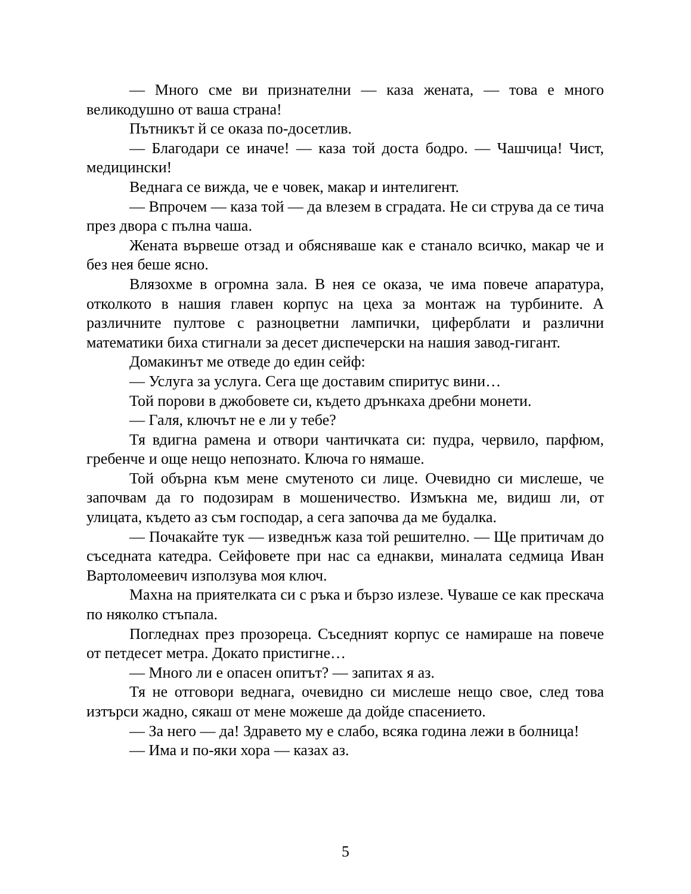— Много сме ви признателни — каза жената, — това е много великодушно от ваша страна!
Пътникът й се оказа по-досетлив.
— Благодари се иначе! — каза той доста бодро. — Чашчица! Чист, медицински!
Веднага се вижда, че е човек, макар и интелигент.
— Впрочем — каза той — да влезем в сградата. Не си струва да се тича през двора с пълна чаша.
Жената вървеше отзад и обясняваше как е станало всичко, макар че и без нея беше ясно.
Влязохме в огромна зала. В нея се оказа, че има повече апаратура, отколкото в нашия главен корпус на цеха за монтаж на турбините. А различните пултове с разноцветни лампички, циферблати и различни математики биха стигнали за десет диспечерски на нашия завод-гигант.
Домакинът ме отведе до един сейф:
— Услуга за услуга. Сега ще доставим спиритус вини…
Той порови в джобовете си, където дрънкаха дребни монети.
— Галя, ключът не е ли у тебе?
Тя вдигна рамена и отвори чантичката си: пудра, червило, парфюм, гребенче и още нещо непознато. Ключа го нямаше.
Той обърна към мене смутеното си лице. Очевидно си мислеше, че започвам да го подозирам в мошеничество. Измъкна ме, видиш ли, от улицата, където аз съм господар, а сега започва да ме будалка.
— Почакайте тук — изведнъж каза той решително. — Ще притичам до съседната катедра. Сейфовете при нас са еднакви, миналата седмица Иван Вартоломеевич използува моя ключ.
Махна на приятелката си с ръка и бързо излезе. Чуваше се как прескача по няколко стъпала.
Погледнах през прозореца. Съседният корпус се намираше на повече от петдесет метра. Докато пристигне…
— Много ли е опасен опитът? — запитах я аз.
Тя не отговори веднага, очевидно си мислеше нещо свое, след това изтърси жадно, сякаш от мене можеше да дойде спасението.
— За него — да! Здравето му е слабо, всяка година лежи в болница!
— Има и по-яки хора — казах аз.
5